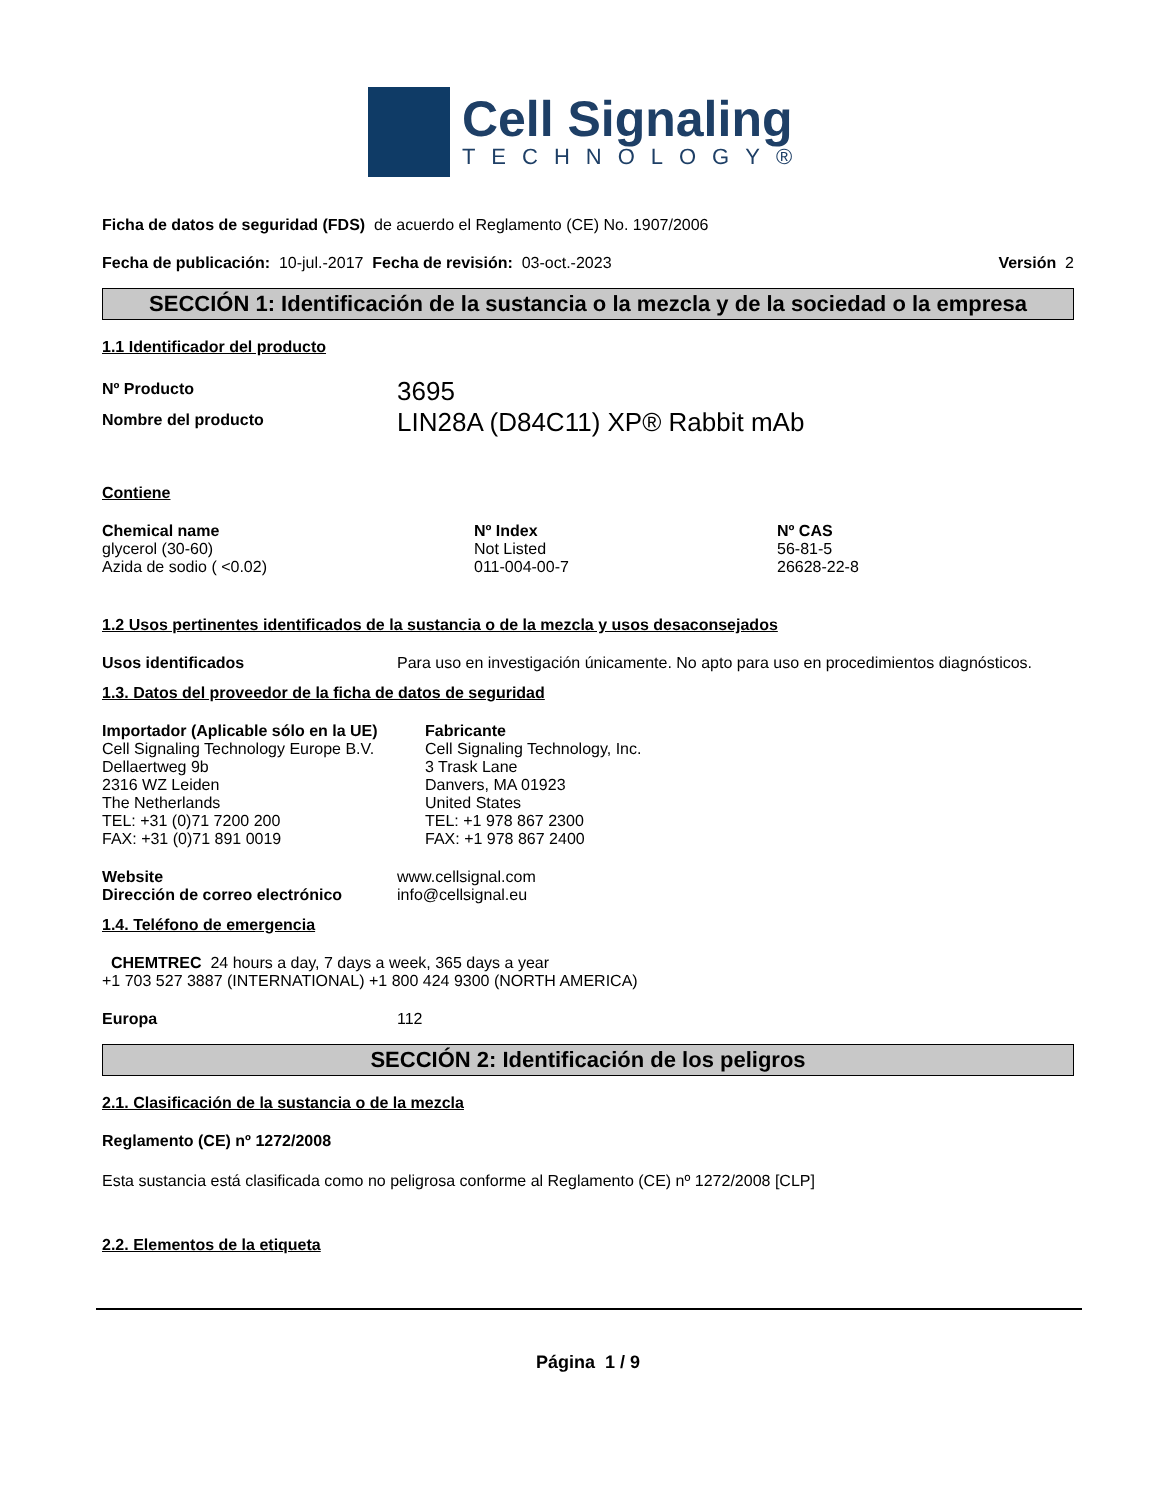Cell Signaling
TECHNOLOGY®
Ficha de datos de seguridad (FDS) de acuerdo el Reglamento (CE) No. 1907/2006
Fecha de publicación: 10-jul.-2017 Fecha de revisión: 03-oct.-2023 Versión 2
SECCIÓN 1: Identificación de la sustancia o la mezcla y de la sociedad o la empresa
1.1 Identificador del producto
| Nº Producto | 3695 |
| Nombre del producto | LIN28A (D84C11) XP® Rabbit mAb |
Contiene
| Chemical name | Nº Index | Nº CAS |
| --- | --- | --- |
| glycerol (30-60) | Not Listed | 56-81-5 |
| Azida de sodio ( <0.02) | 011-004-00-7 | 26628-22-8 |
1.2 Usos pertinentes identificados de la sustancia o de la mezcla y usos desaconsejados
| Usos identificados | Para uso en investigación únicamente. No apto para uso en procedimientos diagnósticos. |
1.3. Datos del proveedor de la ficha de datos de seguridad
Importador (Aplicable sólo en la UE)
Cell Signaling Technology Europe B.V.
Dellaertweg 9b
2316 WZ Leiden
The Netherlands
TEL: +31 (0)71 7200 200
FAX: +31 (0)71 891 0019
Fabricante
Cell Signaling Technology, Inc.
3 Trask Lane
Danvers, MA 01923
United States
TEL: +1 978 867 2300
FAX: +1 978 867 2400
| Website | www.cellsignal.com |
| Dirección de correo electrónico | info@cellsignal.eu |
1.4. Teléfono de emergencia
CHEMTREC 24 hours a day, 7 days a week, 365 days a year
+1 703 527 3887 (INTERNATIONAL) +1 800 424 9300 (NORTH AMERICA)
| Europa | 112 |
SECCIÓN 2: Identificación de los peligros
2.1. Clasificación de la sustancia o de la mezcla
Reglamento (CE) nº 1272/2008
Esta sustancia está clasificada como no peligrosa conforme al Reglamento (CE) nº 1272/2008 [CLP]
2.2. Elementos de la etiqueta
Página 1 / 9